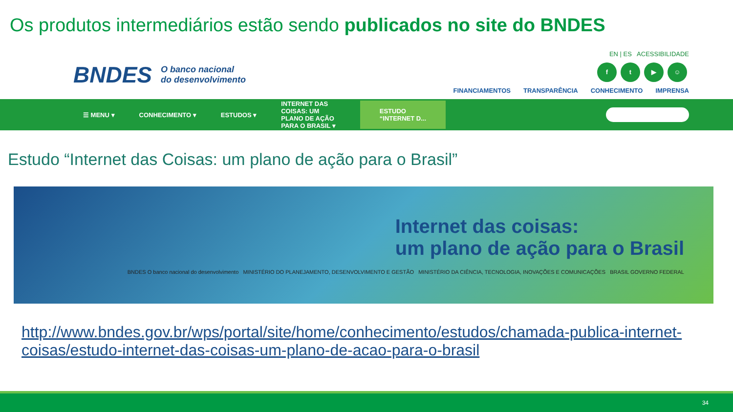Os produtos intermediários estão sendo publicados no site do BNDES
BNDES O banco nacional
do desenvolvimento
EN | ES ACESSIBILIDADE
ft ▶ ☺
FINANCIAMENTOS TRANSPARÊNCIA CONHECIMENTO IMPRENSA
☰ MENU ▾ CONHECIMENTO ▾ ESTUDOS ▾ INTERNET DAS
COISAS: UM
PLANO DE AÇÃO
PARA O BRASIL ▾ ESTUDO
“INTERNET D...
Estudo “Internet das Coisas: um plano de ação para o Brasil”
Internet das coisas:
um plano de ação para o Brasil
BNDES O banco nacional do desenvolvimento MINISTÉRIO DO PLANEJAMENTO, DESENVOLVIMENTO E GESTÃO MINISTÉRIO DA CIÊNCIA, TECNOLOGIA, INOVAÇÕES E COMUNICAÇÕES BRASIL GOVERNO FEDERAL
http://www.bndes.gov.br/wps/portal/site/home/conhecimento/estudos/chamada-publica-internet-coisas/estudo-internet-das-coisas-um-plano-de-acao-para-o-brasil
34